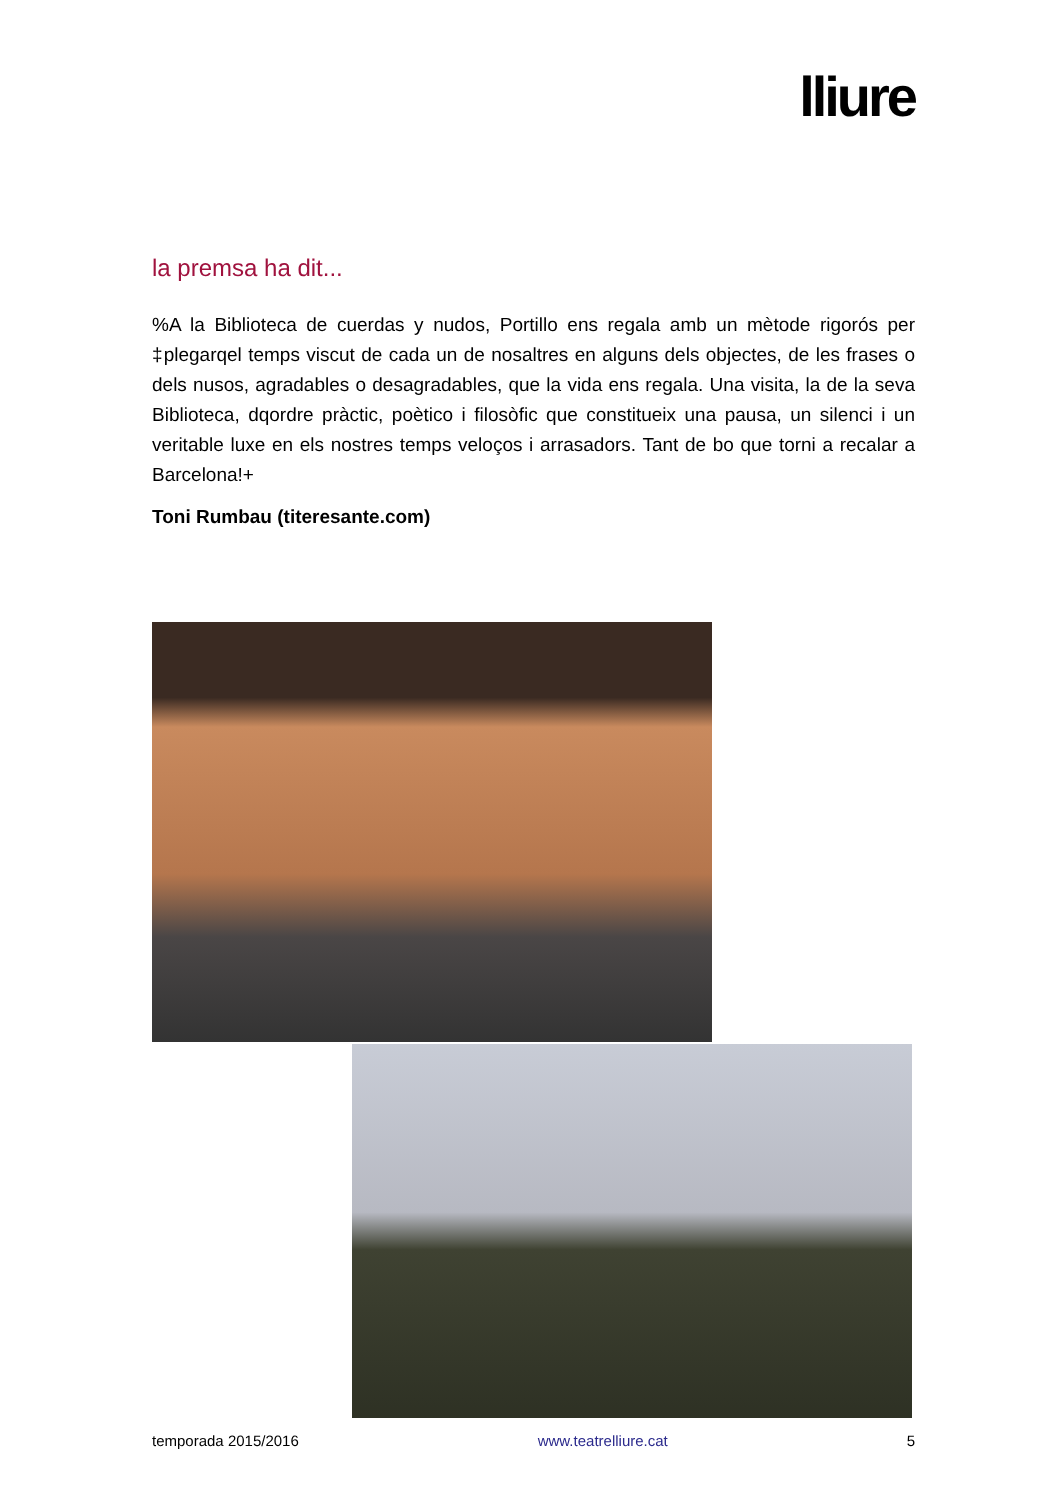lliure
la premsa ha dit...
%A la Biblioteca de cuerdas y nudos, Portillo ens regala amb un mètode rigorós per ‡plegarqel temps viscut de cada un de nosaltres en alguns dels objectes, de les frases o dels nusos, agradables o desagradables, que la vida ens regala. Una visita, la de la seva Biblioteca, dqordre pràctic, poètico i filosòfic que constitueix una pausa, un silenci i un veritable luxe en els nostres temps veloços i arrasadors. Tant de bo que torni a recalar a Barcelona!+
Toni Rumbau (titeresante.com)
temporada 2015/2016 www.teatrelliure.cat 5